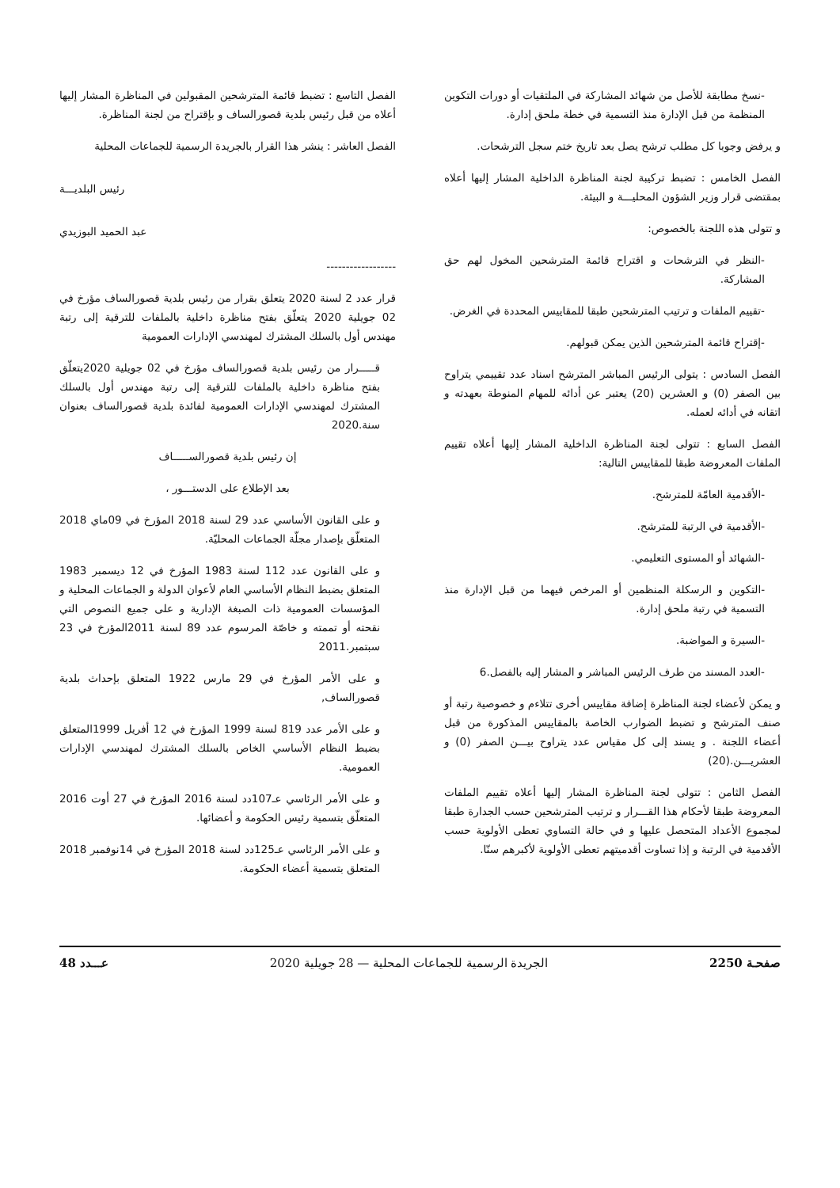-نسخ مطابقة للأصل من شهائد المشاركة في الملتقيات أو دورات التكوين المنظمة من قبل الإدارة منذ التسمية في خطة ملحق إدارة.
و يرفض وجوبا كل مطلب ترشح يصل بعد تاريخ ختم سجل الترشحات.
الفصل الخامس : تضبط تركيبة لجنة المناظرة الداخلية المشار إليها أعلاه بمقتضى قرار وزير الشؤون المحليـــة و البيئة.
و تتولى هذه اللجنة بالخصوص:
-النظر في الترشحات و اقتراح قائمة المترشحين المخول لهم حق المشاركة.
-تقييم الملفات و ترتيب المترشحين طبقا للمقاييس المحددة في الغرض.
-إقتراح قائمة المترشحين الذين يمكن قبولهم.
الفصل السادس : يتولى الرئيس المباشر المترشح اسناد عدد تقييمي يتراوح بين الصفر (0) و العشرين (20) يعتبر عن أدائه للمهام المنوطة بعهدته و اتقانه في أدائه لعمله.
الفصل السابع : تتولى لجنة المناظرة الداخلية المشار إليها أعلاه تقييم الملفات المعروضة طبقا للمقاييس التالية:
-الأقدمية العامّة للمترشح.
-الأقدمية في الرتبة للمترشح.
-الشهائد أو المستوى التعليمي.
-التكوين و الرسكلة المنظمين أو المرخص فيهما من قبل الإدارة منذ التسمية في رتبة ملحق إدارة.
-السيرة و المواضبة.
-العدد المسند من طرف الرئيس المباشر و المشار إليه بالفصل.6
و يمكن لأعضاء لجنة المناظرة إضافة مقاييس أخرى تتلاءم و خصوصية رتبة أو صنف المترشح و تضبط الضوارب الخاصة بالمقاييس المذكورة من قبل أعضاء اللجنة . و يسند إلى كل مقياس عدد يتراوح بيـــن الصفر (0) و العشريـــن.(20)
الفصل الثامن : تتولى لجنة المناظرة المشار إليها أعلاه تقييم الملفات المعروضة طبقا لأحكام هذا القـــرار و ترتيب المترشحين حسب الجدارة طبقا لمجموع الأعداد المتحصل عليها و في حالة التساوي تعطى الأولوية حسب الأقدمية في الرتبة و إذا تساوت أقدميتهم تعطى الأولوية لأكبرهم سنّا.
الفصل التاسع : تضبط قائمة المترشحين المقبولين في المناظرة المشار إليها أعلاه من قبل رئيس بلدية قصورالساف و بإقتراح من لجنة المناظرة.
الفصل العاشر : ينشر هذا القرار بالجريدة الرسمية للجماعات المحلية
رئيس البلديـــة
عبد الحميد البوزيدي
------------------
قرار عدد 2 لسنة 2020 يتعلق بقرار من رئيس بلدية قصورالساف مؤرخ في 02 جويلية 2020 يتعلّق بفتح مناظرة داخلية بالملفات للترقية إلى رتبة مهندس أول بالسلك المشترك لمهندسي الإدارات العمومية
قـــــرار من رئيس بلدية قصورالساف مؤرخ في 02 جويلية 2020يتعلّق بفتح مناظرة داخلية بالملفات للترقية إلى رتبة مهندس أول بالسلك المشترك لمهندسي الإدارات العمومية لفائدة بلدية قصورالساف بعنوان سنة.2020
إن رئيس بلدية قصورالســـــاف
بعد الإطلاع على الدستـــور ،
و على القانون الأساسي عدد 29 لسنة 2018 المؤرخ في 09ماي 2018 المتعلّق بإصدار مجلّة الجماعات المحليّة.
و على القانون عدد 112 لسنة 1983 المؤرخ في 12 ديسمبر 1983 المتعلق بضبط النظام الأساسي العام لأعوان الدولة و الجماعات المحلية و المؤسسات العمومية ذات الصبغة الإدارية و على جميع النصوص التي نقحته أو تممته و خاصّة المرسوم عدد 89 لسنة 2011المؤرخ في 23 سبتمبر.2011
و على الأمر المؤرخ في 29 مارس 1922 المتعلق بإحداث بلدية قصورالساف,
و على الأمر عدد 819 لسنة 1999 المؤرخ في 12 أفريل 1999المتعلق بضبط النظام الأساسي الخاص بالسلك المشترك لمهندسي الإدارات العمومية.
و على الأمر الرئاسي عـ107دد لسنة 2016 المؤرخ في 27 أوت 2016 المتعلّق بتسمية رئيس الحكومة و أعضائها.
و على الأمر الرئاسي عـ125دد لسنة 2018 المؤرخ في 14نوفمبر 2018 المتعلق بتسمية أعضاء الحكومة.
صفحـة 2250 الجريدة الرسمية للجماعات المحلية — 28 جويلية 2020 عـــدد 48